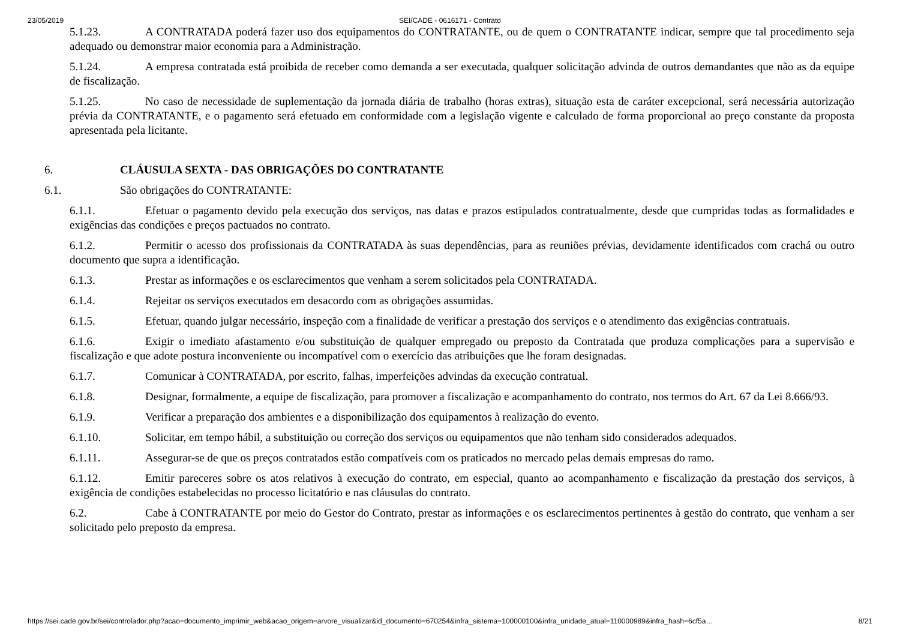23/05/2019 SEI/CADE - 0616171 - Contrato
5.1.23. A CONTRATADA poderá fazer uso dos equipamentos do CONTRATANTE, ou de quem o CONTRATANTE indicar, sempre que tal procedimento seja adequado ou demonstrar maior economia para a Administração.
5.1.24. A empresa contratada está proibida de receber como demanda a ser executada, qualquer solicitação advinda de outros demandantes que não as da equipe de fiscalização.
5.1.25. No caso de necessidade de suplementação da jornada diária de trabalho (horas extras), situação esta de caráter excepcional, será necessária autorização prévia da CONTRATANTE, e o pagamento será efetuado em conformidade com a legislação vigente e calculado de forma proporcional ao preço constante da proposta apresentada pela licitante.
6. CLÁUSULA SEXTA - DAS OBRIGAÇÕES DO CONTRATANTE
6.1. São obrigações do CONTRATANTE:
6.1.1. Efetuar o pagamento devido pela execução dos serviços, nas datas e prazos estipulados contratualmente, desde que cumpridas todas as formalidades e exigências das condições e preços pactuados no contrato.
6.1.2. Permitir o acesso dos profissionais da CONTRATADA às suas dependências, para as reuniões prévias, devidamente identificados com crachá ou outro documento que supra a identificação.
6.1.3. Prestar as informações e os esclarecimentos que venham a serem solicitados pela CONTRATADA.
6.1.4. Rejeitar os serviços executados em desacordo com as obrigações assumidas.
6.1.5. Efetuar, quando julgar necessário, inspeção com a finalidade de verificar a prestação dos serviços e o atendimento das exigências contratuais.
6.1.6. Exigir o imediato afastamento e/ou substituição de qualquer empregado ou preposto da Contratada que produza complicações para a supervisão e fiscalização e que adote postura inconveniente ou incompatível com o exercício das atribuições que lhe foram designadas.
6.1.7. Comunicar à CONTRATADA, por escrito, falhas, imperfeições advindas da execução contratual.
6.1.8. Designar, formalmente, a equipe de fiscalização, para promover a fiscalização e acompanhamento do contrato, nos termos do Art. 67 da Lei 8.666/93.
6.1.9. Verificar a preparação dos ambientes e a disponibilização dos equipamentos à realização do evento.
6.1.10. Solicitar, em tempo hábil, a substituição ou correção dos serviços ou equipamentos que não tenham sido considerados adequados.
6.1.11. Assegurar-se de que os preços contratados estão compatíveis com os praticados no mercado pelas demais empresas do ramo.
6.1.12. Emitir pareceres sobre os atos relativos à execução do contrato, em especial, quanto ao acompanhamento e fiscalização da prestação dos serviços, à exigência de condições estabelecidas no processo licitatório e nas cláusulas do contrato.
6.2. Cabe à CONTRATANTE por meio do Gestor do Contrato, prestar as informações e os esclarecimentos pertinentes à gestão do contrato, que venham a ser solicitado pelo preposto da empresa.
https://sei.cade.gov.br/sei/controlador.php?acao=documento_imprimir_web&acao_origem=arvore_visualizar&id_documento=670254&infra_sistema=100000100&infra_unidade_atual=110000989&infra_hash=6cf5a… 8/21